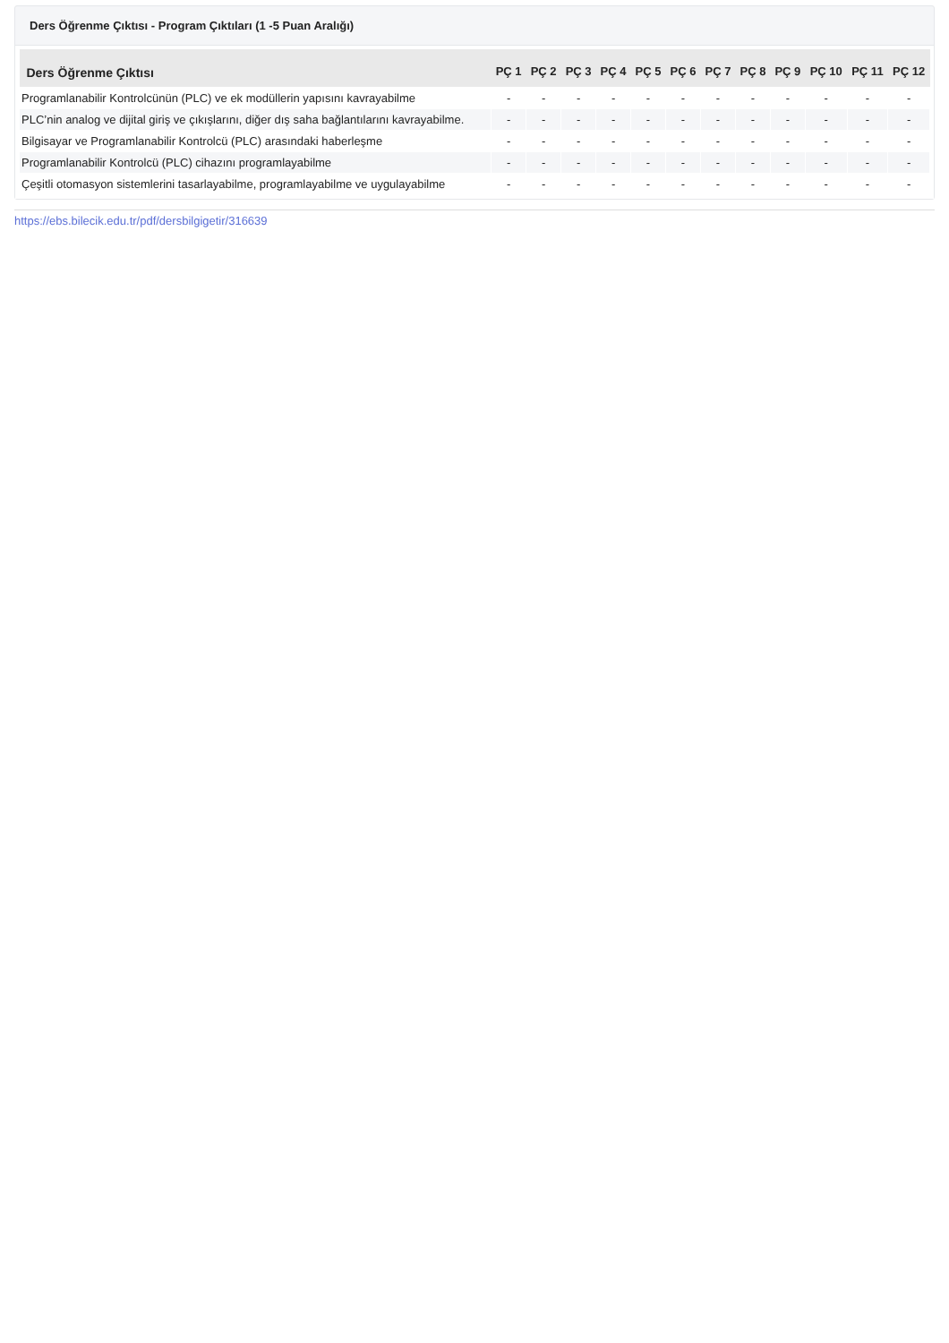Ders Öğrenme Çıktısı - Program Çıktıları (1 -5 Puan Aralığı)
| Ders Öğrenme Çıktısı | PÇ 1 | PÇ 2 | PÇ 3 | PÇ 4 | PÇ 5 | PÇ 6 | PÇ 7 | PÇ 8 | PÇ 9 | PÇ 10 | PÇ 11 | PÇ 12 |
| --- | --- | --- | --- | --- | --- | --- | --- | --- | --- | --- | --- | --- |
| Programlanabilir Kontrolcünün (PLC) ve ek modüllerin yapısını kavrayabilme | - | - | - | - | - | - | - | - | - | - | - | - |
| PLC’nin analog ve dijital giriş ve çıkışlarını, diğer dış saha bağlantılarını kavrayabilme. | - | - | - | - | - | - | - | - | - | - | - | - |
| Bilgisayar ve Programlanabilir Kontrolcü (PLC) arasındaki haberleşme | - | - | - | - | - | - | - | - | - | - | - | - |
| Programlanabilir Kontrolcü (PLC) cihazını programlayabilme | - | - | - | - | - | - | - | - | - | - | - | - |
| Çeşitli otomasyon sistemlerini tasarlayabilme, programlayabilme ve uygulayabilme | - | - | - | - | - | - | - | - | - | - | - | - |
https://ebs.bilecik.edu.tr/pdf/dersbilgigetir/316639